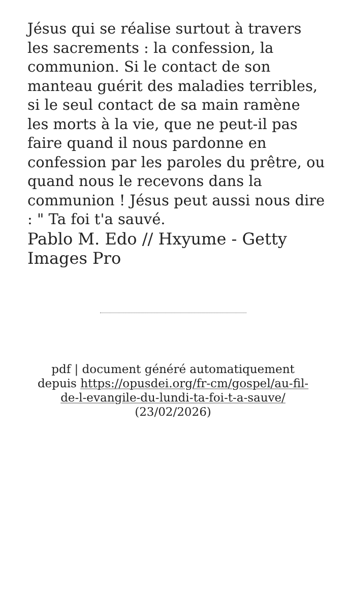Jésus qui se réalise surtout à travers les sacrements : la confession, la communion. Si le contact de son manteau guérit des maladies terribles, si le seul contact de sa main ramène les morts à la vie, que ne peut-il pas faire quand il nous pardonne en confession par les paroles du prêtre, ou quand nous le recevons dans la communion ! Jésus peut aussi nous dire : " Ta foi t'a sauvé.
Pablo M. Edo // Hxyume - Getty Images Pro
pdf | document généré automatiquement depuis https://opusdei.org/fr-cm/gospel/au-fil-de-l-evangile-du-lundi-ta-foi-t-a-sauve/ (23/02/2026)